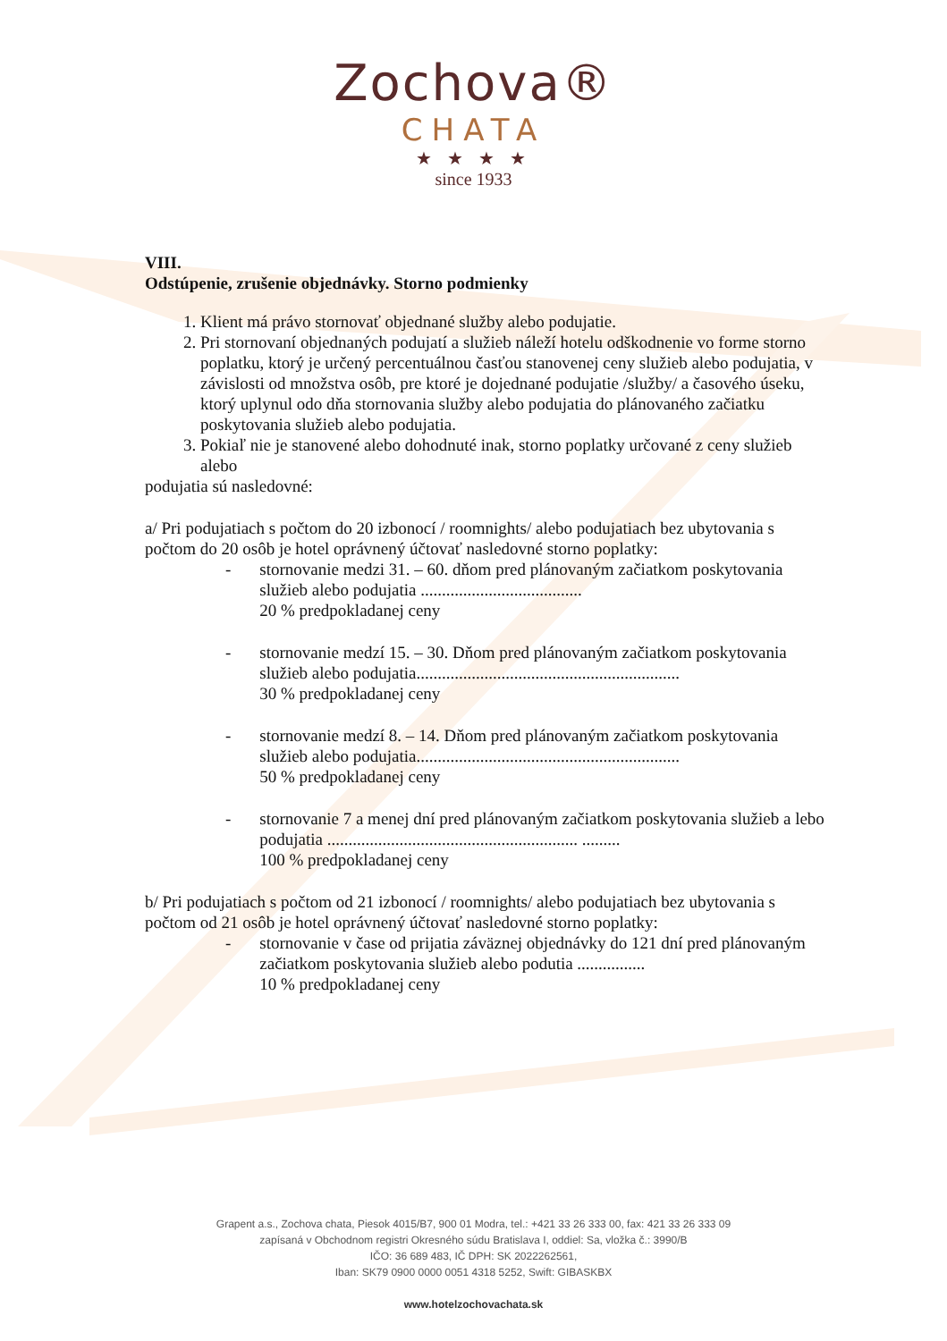Zochova®
CHATA
★ ★ ★ ★
since 1933
VIII.
Odstúpenie, zrušenie objednávky. Storno podmienky
1. Klient má právo stornovať objednané služby alebo podujatie.
2. Pri stornovaní objednaných podujatí a služieb náleží hotelu odškodnenie vo forme storno poplatku, ktorý je určený percentuálnou časťou stanovenej ceny služieb alebo podujatia, v závislosti od množstva osôb, pre ktoré je dojednané podujatie /služby/ a časového úseku, ktorý uplynul odo dňa stornovania služby alebo podujatia do plánovaného začiatku poskytovania služieb alebo podujatia.
3. Pokiaľ nie je stanovené alebo dohodnuté inak, storno poplatky určované z ceny služieb alebo
podujatia sú nasledovné:
a/ Pri podujatiach s počtom do 20 izbonocí / roomnights/ alebo podujatiach bez ubytovania s počtom do 20 osôb je hotel oprávnený účtovať nasledovné storno poplatky:
- stornovanie medzi 31. – 60. dňom pred plánovaným začiatkom poskytovania služieb alebo podujatia ......................................
20 % predpokladanej ceny
- stornovanie medzí 15. – 30. Dňom pred plánovaným začiatkom poskytovania služieb alebo podujatia..............................................................
30 % predpokladanej ceny
- stornovanie medzí 8. – 14. Dňom pred plánovaným začiatkom poskytovania služieb alebo podujatia..............................................................
50 % predpokladanej ceny
- stornovanie 7 a menej dní pred plánovaným začiatkom poskytovania služieb a lebo podujatia ........................................................... .........
100 % predpokladanej ceny
b/ Pri podujatiach s počtom od 21 izbonocí / roomnights/ alebo podujatiach bez ubytovania s počtom od 21 osôb je hotel oprávnený účtovať nasledovné storno poplatky:
- stornovanie v čase od prijatia záväznej objednávky do 121 dní pred plánovaným začiatkom poskytovania služieb alebo podutia ................
10 % predpokladanej ceny
Grapent a.s., Zochova chata, Piesok 4015/B7, 900 01 Modra, tel.: +421 33 26 333 00, fax: 421 33 26 333 09
zapísaná v Obchodnom registri Okresného súdu Bratislava I, oddiel: Sa, vložka č.: 3990/B
IČO: 36 689 483, IČ DPH: SK 2022262561,
Iban: SK79 0900 0000 0051 4318 5252, Swift: GIBASKBX
www.hotelzochovachata.sk